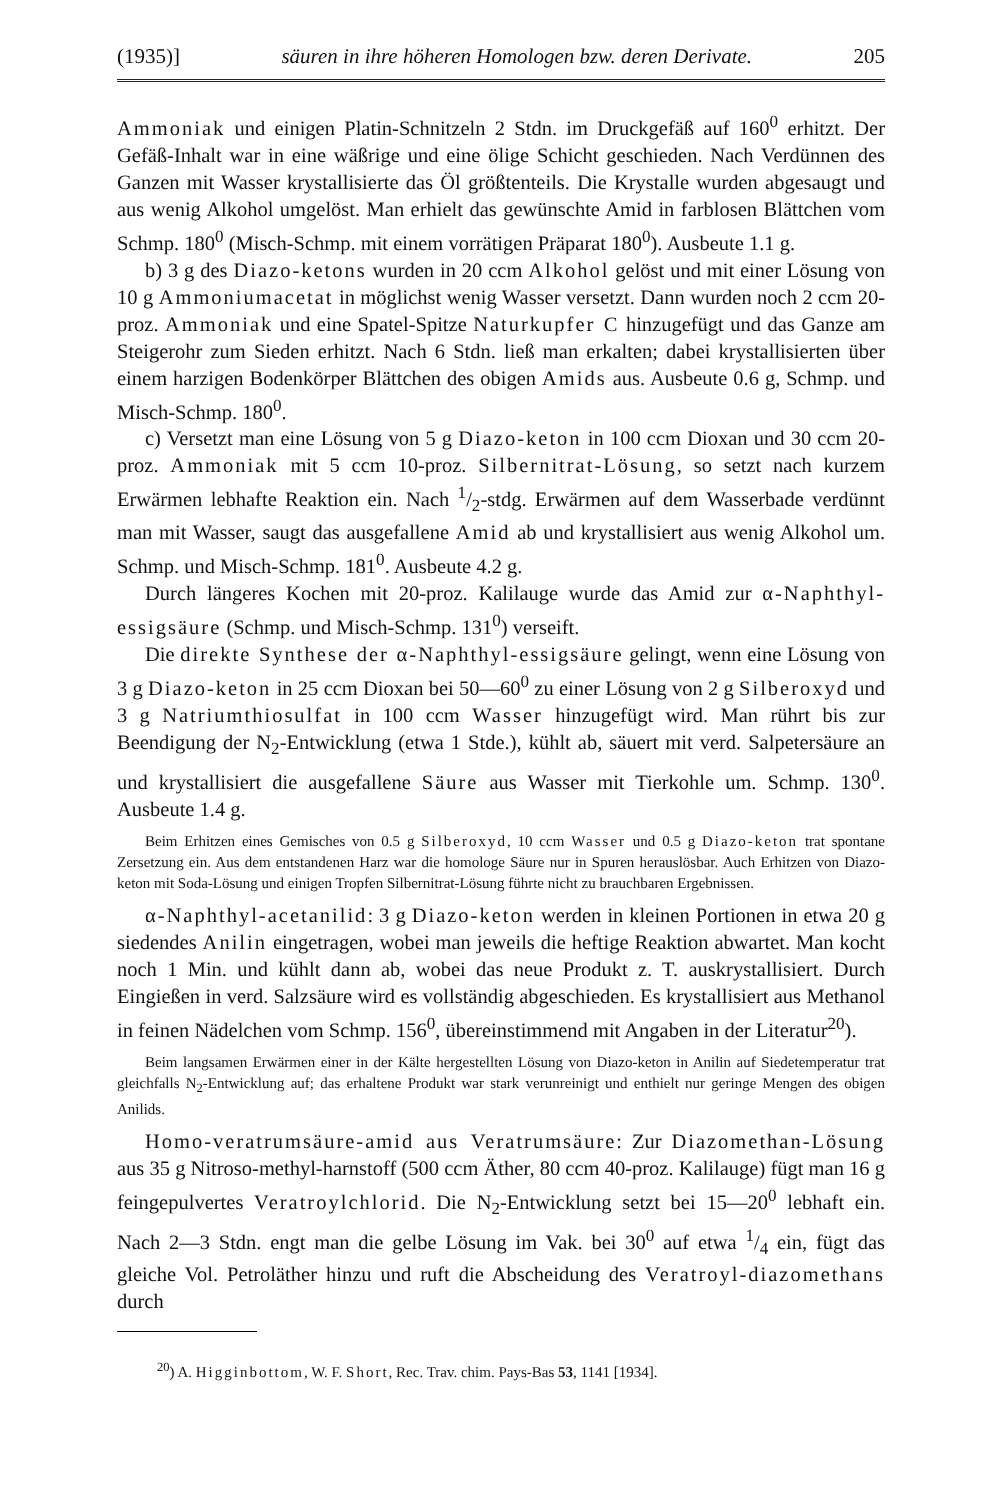(1935)] säuren in ihre höheren Homologen bzw. deren Derivate. 205
Ammoniak und einigen Platin-Schnitzeln 2 Stdn. im Druckgefäß auf 160<sup>0</sup> erhitzt. Der Gefäß-Inhalt war in eine wäßrige und eine ölige Schicht geschieden. Nach Verdünnen des Ganzen mit Wasser krystallisierte das Öl größtenteils. Die Krystalle wurden abgesaugt und aus wenig Alkohol umgelöst. Man erhielt das gewünschte Amid in farblosen Blättchen vom Schmp. 180<sup>0</sup> (Misch-Schmp. mit einem vorrätigen Präparat 180<sup>0</sup>). Ausbeute 1.1 g.
b) 3 g des Diazo-ketons wurden in 20 ccm Alkohol gelöst und mit einer Lösung von 10 g Ammoniumacetat in möglichst wenig Wasser versetzt. Dann wurden noch 2 ccm 20-proz. Ammoniak und eine Spatel-Spitze Naturkupfer C hinzugefügt und das Ganze am Steigerohr zum Sieden erhitzt. Nach 6 Stdn. ließ man erkalten; dabei krystallisierten über einem harzigen Bodenkörper Blättchen des obigen Amids aus. Ausbeute 0.6 g, Schmp. und Misch-Schmp. 180<sup>0</sup>.
c) Versetzt man eine Lösung von 5 g Diazo-keton in 100 ccm Dioxan und 30 ccm 20-proz. Ammoniak mit 5 ccm 10-proz. Silbernitrat-Lösung, so setzt nach kurzem Erwärmen lebhafte Reaktion ein. Nach 1/2-stdg. Erwärmen auf dem Wasserbade verdünnt man mit Wasser, saugt das ausgefallene Amid ab und krystallisiert aus wenig Alkohol um. Schmp. und Misch-Schmp. 181<sup>0</sup>. Ausbeute 4.2 g.
Durch längeres Kochen mit 20-proz. Kalilauge wurde das Amid zur α-Naphthyl-essigsäure (Schmp. und Misch-Schmp. 131<sup>0</sup>) verseift.
Die direkte Synthese der α-Naphthyl-essigsäure gelingt, wenn eine Lösung von 3 g Diazo-keton in 25 ccm Dioxan bei 50—60<sup>0</sup> zu einer Lösung von 2 g Silberoxyd und 3 g Natriumthiosulfat in 100 ccm Wasser hinzugefügt wird. Man rührt bis zur Beendigung der N<sub>2</sub>-Entwicklung (etwa 1 Stde.), kühlt ab, säuert mit verd. Salpetersäure an und krystallisiert die ausgefallene Säure aus Wasser mit Tierkohle um. Schmp. 130<sup>0</sup>. Ausbeute 1.4 g.
Beim Erhitzen eines Gemisches von 0.5 g Silberoxyd, 10 ccm Wasser und 0.5 g Diazo-keton trat spontane Zersetzung ein. Aus dem entstandenen Harz war die homologe Säure nur in Spuren herauslösbar. Auch Erhitzen von Diazo-keton mit Soda-Lösung und einigen Tropfen Silbernitrat-Lösung führte nicht zu brauchbaren Ergebnissen.
α-Naphthyl-acetanilid: 3 g Diazo-keton werden in kleinen Portionen in etwa 20 g siedendes Anilin eingetragen, wobei man jeweils die heftige Reaktion abwartet. Man kocht noch 1 Min. und kühlt dann ab, wobei das neue Produkt z. T. auskrystallisiert. Durch Eingießen in verd. Salzsäure wird es vollständig abgeschieden. Es krystallisiert aus Methanol in feinen Nädelchen vom Schmp. 156<sup>0</sup>, übereinstimmend mit Angaben in der Literatur<sup>20</sup>).
Beim langsamen Erwärmen einer in der Kälte hergestellten Lösung von Diazo-keton in Anilin auf Siedetemperatur trat gleichfalls N<sub>2</sub>-Entwicklung auf; das erhaltene Produkt war stark verunreinigt und enthielt nur geringe Mengen des obigen Anilids.
Homo-veratrumsäure-amid aus Veratrumsäure: Zur Diazomethan-Lösung aus 35 g Nitroso-methyl-harnstoff (500 ccm Äther, 80 ccm 40-proz. Kalilauge) fügt man 16 g feingepulvertes Veratroylchlorid. Die N<sub>2</sub>-Entwicklung setzt bei 15—20<sup>0</sup> lebhaft ein. Nach 2—3 Stdn. engt man die gelbe Lösung im Vak. bei 30<sup>0</sup> auf etwa 1/4 ein, fügt das gleiche Vol. Petroläther hinzu und ruft die Abscheidung des Veratroyl-diazomethans durch
<sup>20</sup>) A. Higginbottom, W. F. Short, Rec. Trav. chim. Pays-Bas 53, 1141 [1934].